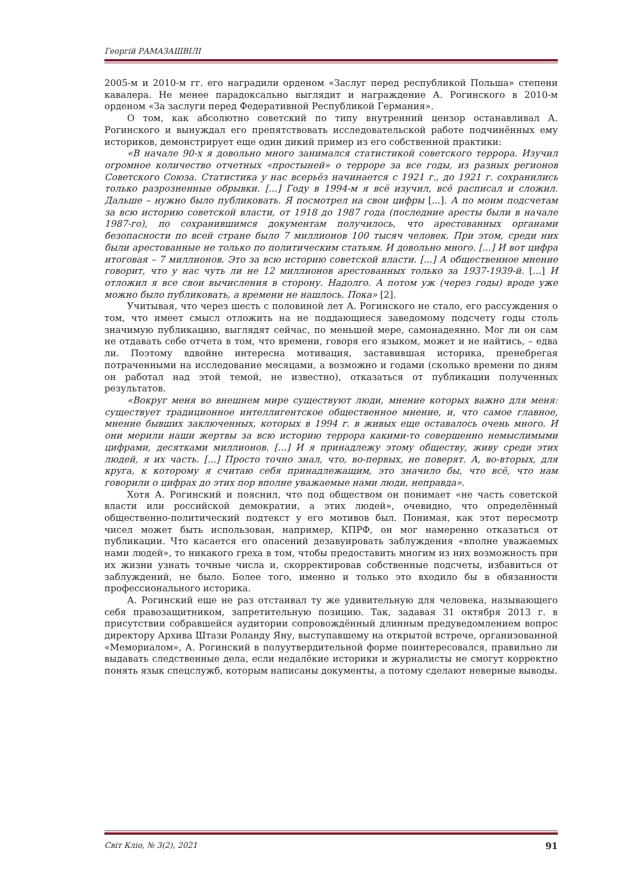Георгій РАМАЗАШВІЛІ
2005-м и 2010-м гг. его наградили орденом «Заслуг перед республикой Польша» степени кавалера. Не менее парадоксально выглядит и награждение А. Рогинского в 2010-м орденом «За заслуги перед Федеративной Республикой Германия».
О том, как абсолютно советский по типу внутренний цензор останавливал А. Рогинского и вынуждал его препятствовать исследовательской работе подчинённых ему историков, демонстрирует еще один дикий пример из его собственной практики:
«В начале 90-х я довольно много занимался статистикой советского террора. Изучил огромное количество отчетных «простыней» о терроре за все годы, из разных регионов Советского Союза. Статистика у нас всерьёз начинается с 1921 г., до 1921 г. сохранились только разрозненные обрывки. [...] Году в 1994-м я всё изучил, всё расписал и сложил. Дальше – нужно было публиковать. Я посмотрел на свои цифры [...]. А по моим подсчетам за всю историю советской власти, от 1918 до 1987 года (последние аресты были в начале 1987-го), по сохранившимся документам получилось, что арестованных органами безопасности по всей стране было 7 миллионов 100 тысяч человек. При этом, среди них были арестованные не только по политическим статьям. И довольно много. [...] И вот цифра итоговая – 7 миллионов. Это за всю историю советской власти. [...] А общественное мнение говорит, что у нас чуть ли не 12 миллионов арестованных только за 1937-1939-й. [...] И отложил я все свои вычисления в сторону. Надолго. А потом уж (через годы) вроде уже можно было публиковать, а времени не нашлось. Пока» [2].
Учитывая, что через шесть с половиной лет А. Рогинского не стало, его рассуждения о том, что имеет смысл отложить на не поддающиеся заведомому подсчету годы столь значимую публикацию, выглядят сейчас, по меньшей мере, самонадеянно. Мог ли он сам не отдавать себе отчета в том, что времени, говоря его языком, может и не найтись, – едва ли. Поэтому вдвойне интересна мотивация, заставившая историка, пренебрегая потраченными на исследование месяцами, а возможно и годами (сколько времени по дням он работал над этой темой, не известно), отказаться от публикации полученных результатов.
«Вокруг меня во внешнем мире существуют люди, мнение которых важно для меня: существует традиционное интеллигентское общественное мнение, и, что самое главное, мнение бывших заключенных, которых в 1994 г. в живых еще оставалось очень много. И они мерили наши жертвы за всю историю террора какими-то совершенно немыслимыми цифрами, десятками миллионов. [...] И я принадлежу этому обществу, живу среди этих людей, я их часть. [...] Просто точно знал, что, во-первых, не поверят. А, во-вторых, для круга, к которому я считаю себя принадлежащим, это значило бы, что всё, что нам говорили о цифрах до этих пор вполне уважаемые нами люди, неправда».
Хотя А. Рогинский и пояснил, что под обществом он понимает «не часть советской власти или российской демократии, а этих людей», очевидно, что определённый общественно-политический подтекст у его мотивов был. Понимая, как этот пересмотр чисел может быть использован, например, КПРФ, он мог намеренно отказаться от публикации. Что касается его опасений дезавуировать заблуждения «вполне уважаемых нами людей», то никакого греха в том, чтобы предоставить многим из них возможность при их жизни узнать точные числа и, скорректировав собственные подсчеты, избавиться от заблуждений, не было. Более того, именно и только это входило бы в обязанности профессионального историка.
А. Рогинский еще не раз отстаивал ту же удивительную для человека, называющего себя правозащитником, запретительную позицию. Так, задавая 31 октября 2013 г. в присутствии собравшейся аудитории сопровождённый длинным предуведомлением вопрос директору Архива Штази Роланду Яну, выступавшему на открытой встрече, организованной «Мемориалом», А. Рогинский в полуутвердительной форме поинтересовался, правильно ли выдавать следственные дела, если недалёкие историки и журналисты не смогут корректно понять язык спецслужб, которым написаны документы, а потому сделают неверные выводы.
91 Світ Кліо, № 3(2), 2021